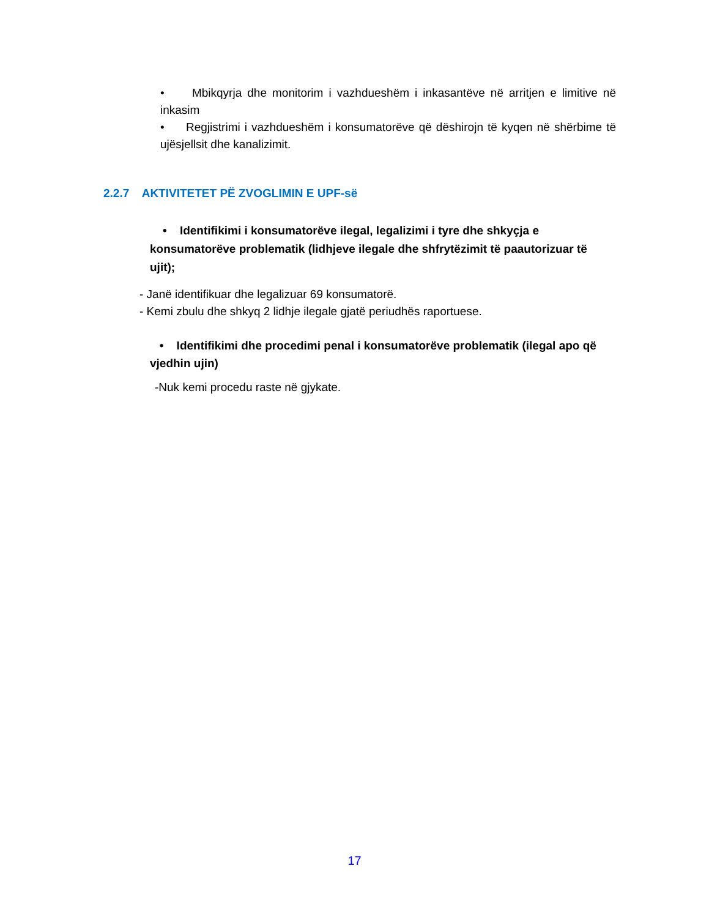• Mbikqyrja dhe monitorim i vazhdueshëm i inkasantëve në arritjen e limitive në inkasim
• Regjistrimi i vazhdueshëm i konsumatorëve që dëshirojn të kyqen në shërbime të ujësjellsit dhe kanalizimit.
2.2.7 AKTIVITETET PË ZVOGLIMIN E UPF-së
• Identifikimi i konsumatorëve ilegal, legalizimi i tyre dhe shkyçja e konsumatorëve problematik (lidhjeve ilegale dhe shfrytëzimit të paautorizuar të ujit);
- Janë identifikuar dhe legalizuar 69 konsumatorë.
- Kemi zbulu dhe shkyq 2 lidhje ilegale gjatë periudhës raportuese.
• Identifikimi dhe procedimi penal i konsumatorëve problematik (ilegal apo që vjedhin ujin)
-Nuk kemi procedu raste në gjykate.
17